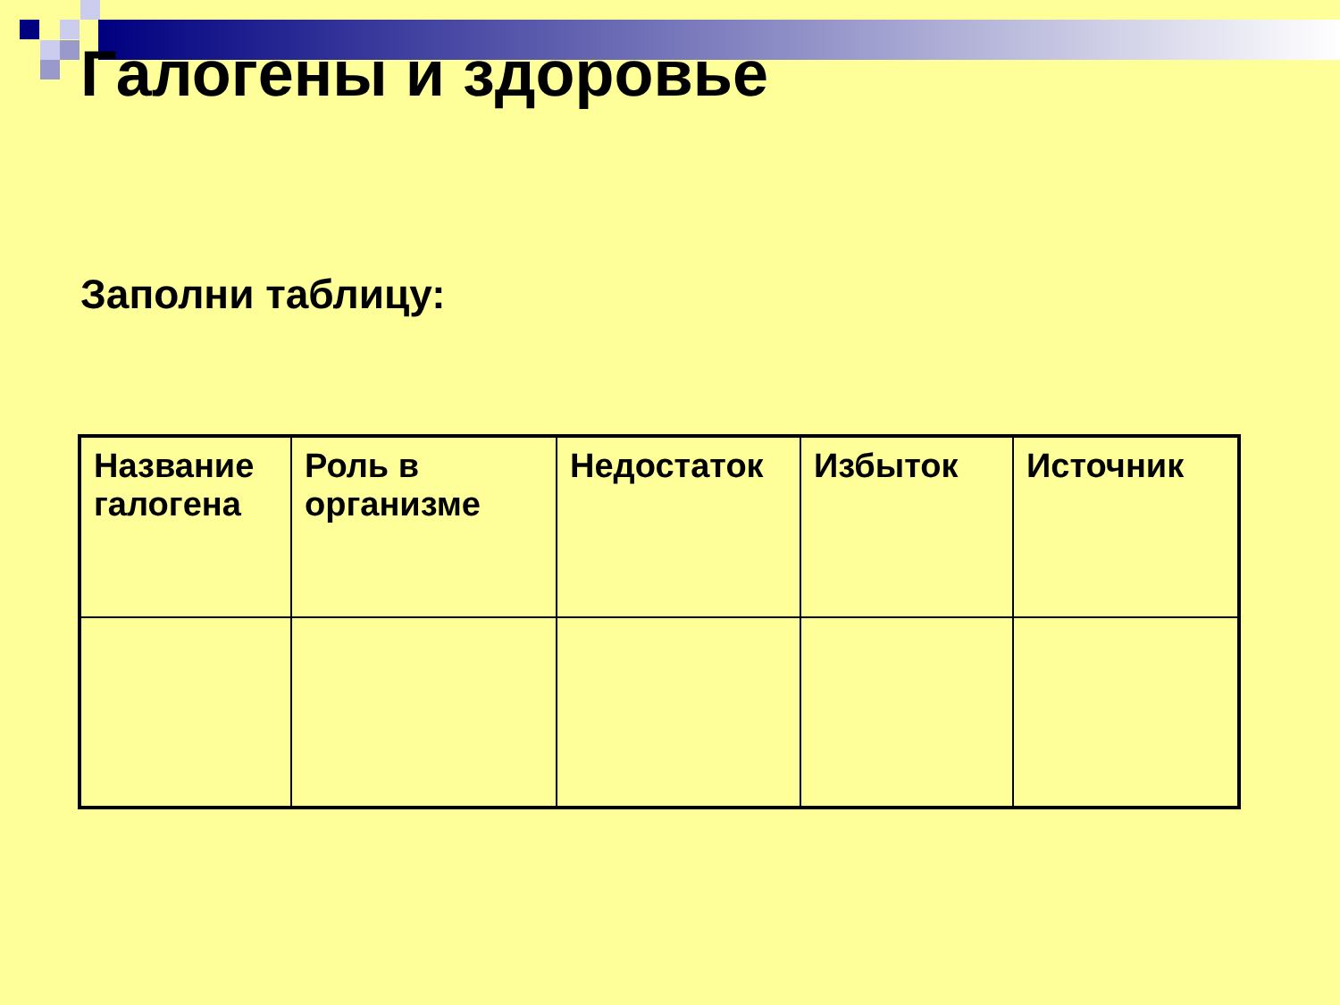Галогены и здоровье
Заполни таблицу:
| Название галогена | Роль в организме | Недостаток | Избыток | Источник |
| --- | --- | --- | --- | --- |